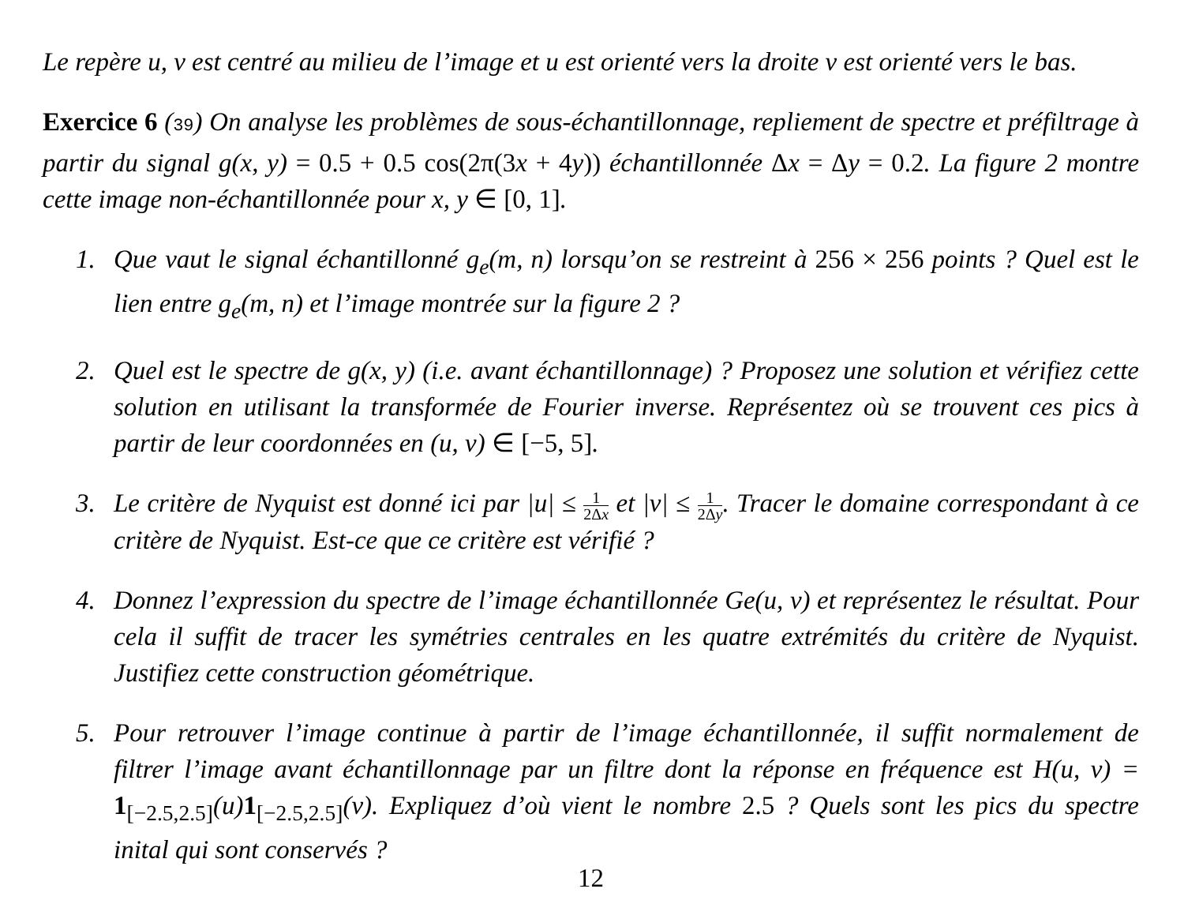Le repère u, v est centré au milieu de l’image et u est orienté vers la droite v est orienté vers le bas.
Exercice 6 (39) On analyse les problèmes de sous-échantillonnage, repliement de spectre et préfiltrage à partir du signal g(x, y) = 0.5 + 0.5 cos(2π(3 x + 4 y)) échantillonnée Δx = Δ y = 0.2. La figure 2 montre cette image non-échantillonnée pour x, y ∈ [0, 1].
1. Que vaut le signal échantillonné g<sub>e</sub>(m, n) lorsqu’on se restreint à 256 × 256 points ? Quel est le lien entre g<sub>e</sub>(m, n) et l’image montrée sur la figure 2 ?
2. Quel est le spectre de g(x, y) (i.e. avant échantillonnage) ? Proposez une solution et vérifiez cette solution en utilisant la transformée de Fourier inverse. Représentez où se trouvent ces pics à partir de leur coordonnées en (u, v) ∈ [−5, 5].
3. Le critère de Nyquist est donné ici par |u| ≤ 1 2Δx et |v| ≤ 1 2Δy. Tracer le domaine correspondant à ce critère de Nyquist. Est-ce que ce critère est vérifié ?
4. Donnez l’expression du spectre de l’image échantillonnée Ge(u, v) et représentez le résultat. Pour cela il suffit de tracer les symétries centrales en les quatre extrémités du critère de Nyquist. Justifiez cette construction géométrique.
5. Pour retrouver l’image continue à partir de l’image échantillonnée, il suffit normalement de filtrer l’image avant échantillonnage par un filtre dont la réponse en fréquence est H(u, v) = 1<sub>[−2.5,2.5]</sub>(u)1<sub>[−2.5,2.5]</sub>(v). Expliquez d’où vient le nombre 2.5 ? Quels sont les pics du spectre inital qui sont conservés ?
12